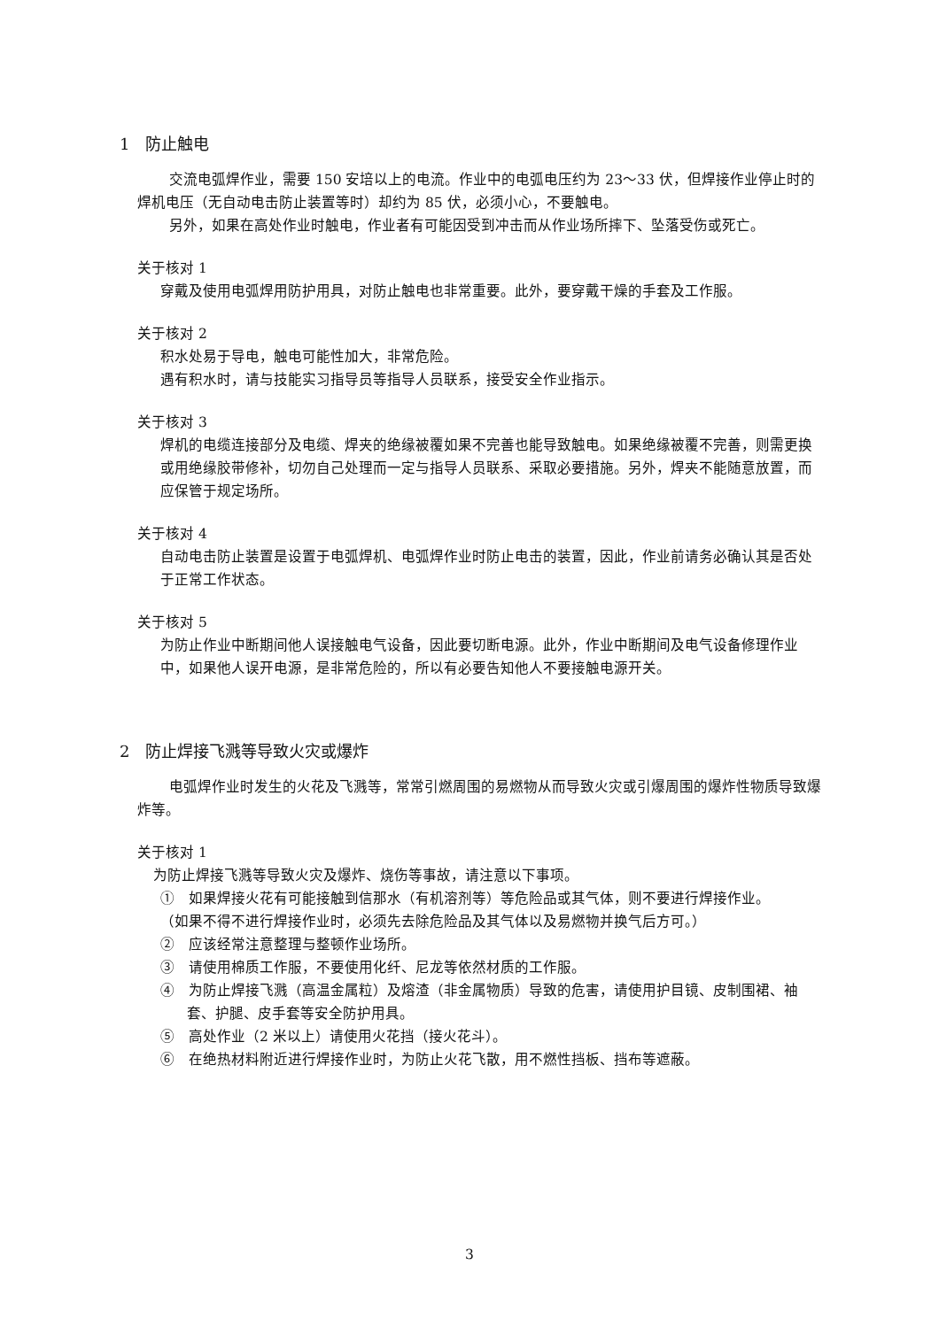1　防止触电
交流电弧焊作业，需要 150 安培以上的电流。作业中的电弧电压约为 23～33 伏，但焊接作业停止时的焊机电压（无自动电击防止装置等时）却约为 85 伏，必须小心，不要触电。
另外，如果在高处作业时触电，作业者有可能因受到冲击而从作业场所摔下、坠落受伤或死亡。
关于核对 1
穿戴及使用电弧焊用防护用具，对防止触电也非常重要。此外，要穿戴干燥的手套及工作服。
关于核对 2
积水处易于导电，触电可能性加大，非常危险。
遇有积水时，请与技能实习指导员等指导人员联系，接受安全作业指示。
关于核对 3
焊机的电缆连接部分及电缆、焊夹的绝缘被覆如果不完善也能导致触电。如果绝缘被覆不完善，则需更换或用绝缘胶带修补，切勿自己处理而一定与指导人员联系、采取必要措施。另外，焊夹不能随意放置，而应保管于规定场所。
关于核对 4
自动电击防止装置是设置于电弧焊机、电弧焊作业时防止电击的装置，因此，作业前请务必确认其是否处于正常工作状态。
关于核对 5
为防止作业中断期间他人误接触电气设备，因此要切断电源。此外，作业中断期间及电气设备修理作业中，如果他人误开电源，是非常危险的，所以有必要告知他人不要接触电源开关。
2　防止焊接飞溅等导致火灾或爆炸
电弧焊作业时发生的火花及飞溅等，常常引燃周围的易燃物从而导致火灾或引爆周围的爆炸性物质导致爆炸等。
关于核对 1
为防止焊接飞溅等导致火灾及爆炸、烧伤等事故，请注意以下事项。
①　如果焊接火花有可能接触到信那水（有机溶剂等）等危险品或其气体，则不要进行焊接作业。
（如果不得不进行焊接作业时，必须先去除危险品及其气体以及易燃物并换气后方可。）
②　应该经常注意整理与整顿作业场所。
③　请使用棉质工作服，不要使用化纤、尼龙等依然材质的工作服。
④　为防止焊接飞溅（高温金属粒）及熔渣（非金属物质）导致的危害，请使用护目镜、皮制围裙、袖套、护腿、皮手套等安全防护用具。
⑤　高处作业（2 米以上）请使用火花挡（接火花斗）。
⑥　在绝热材料附近进行焊接作业时，为防止火花飞散，用不燃性挡板、挡布等遮蔽。
3